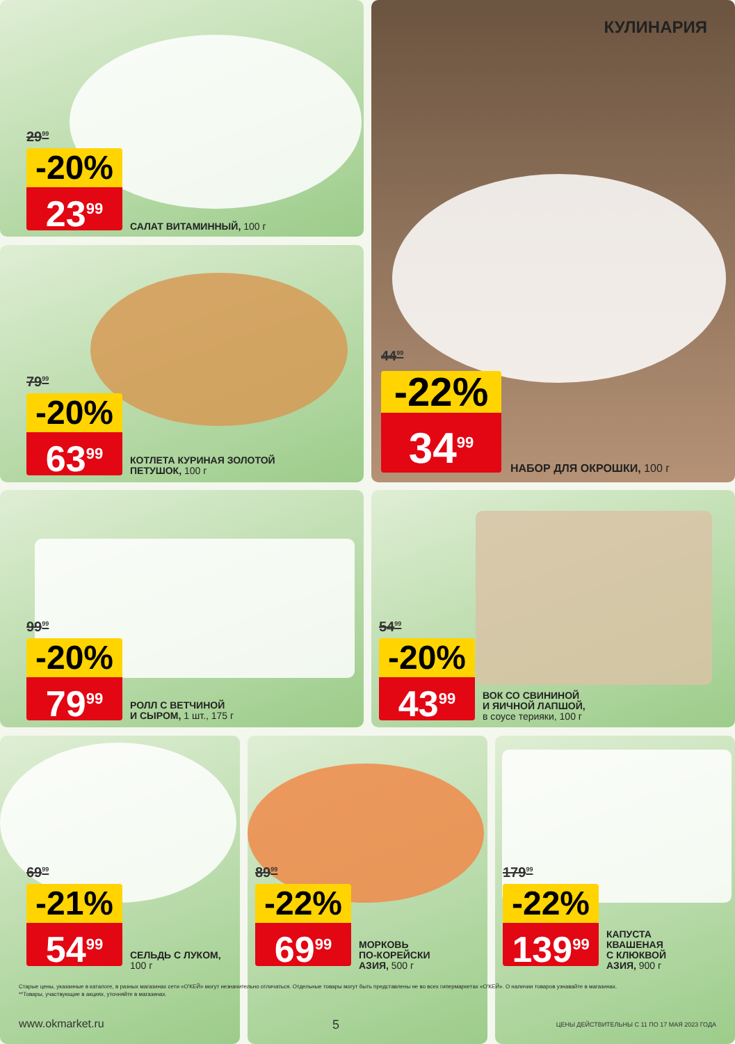29<sup>99</sup>
-20%
23<sup>99</sup>
САЛАТ ВИТАМИННЫЙ, 100 г
КУЛИНАРИЯ
44<sup>99</sup>
-22%
34<sup>99</sup>
НАБОР ДЛЯ ОКРОШКИ, 100 г
79<sup>99</sup>
-20%
63<sup>99</sup>
КОТЛЕТА КУРИНАЯ ЗОЛОТОЙ
ПЕТУШОК, 100 г
99<sup>99</sup>
-20%
79<sup>99</sup>
РОЛЛ С ВЕТЧИНОЙ
И СЫРОМ, 1 шт., 175 г
54<sup>99</sup>
-20%
43<sup>99</sup>
ВОК СО СВИНИНОЙ
И ЯИЧНОЙ ЛАПШОЙ,
в соусе терияки, 100 г
69<sup>99</sup>
-21%
54<sup>99</sup>
СЕЛЬДЬ С ЛУКОМ,
100 г
89<sup>99</sup>
-22%
69<sup>99</sup>
МОРКОВЬ
ПО-КОРЕЙСКИ
АЗИЯ, 500 г
179<sup>99</sup>
-22%
139<sup>99</sup>
КАПУСТА
КВАШЕНАЯ
С КЛЮКВОЙ
АЗИЯ, 900 г
Старые цены, указанные в каталоге, в разных магазинах сети «О'КЕЙ» могут незначительно отличаться. Отдельные товары могут быть представлены не во всех гипермаркетах «О'КЕЙ». О наличии товаров узнавайте в магазинах.
**Товары, участвующие в акциях, уточняйте в магазинах.
www.okmarket.ru 5
ЦЕНЫ ДЕЙСТВИТЕЛЬНЫ С 11 ПО 17 МАЯ 2023 ГОДА